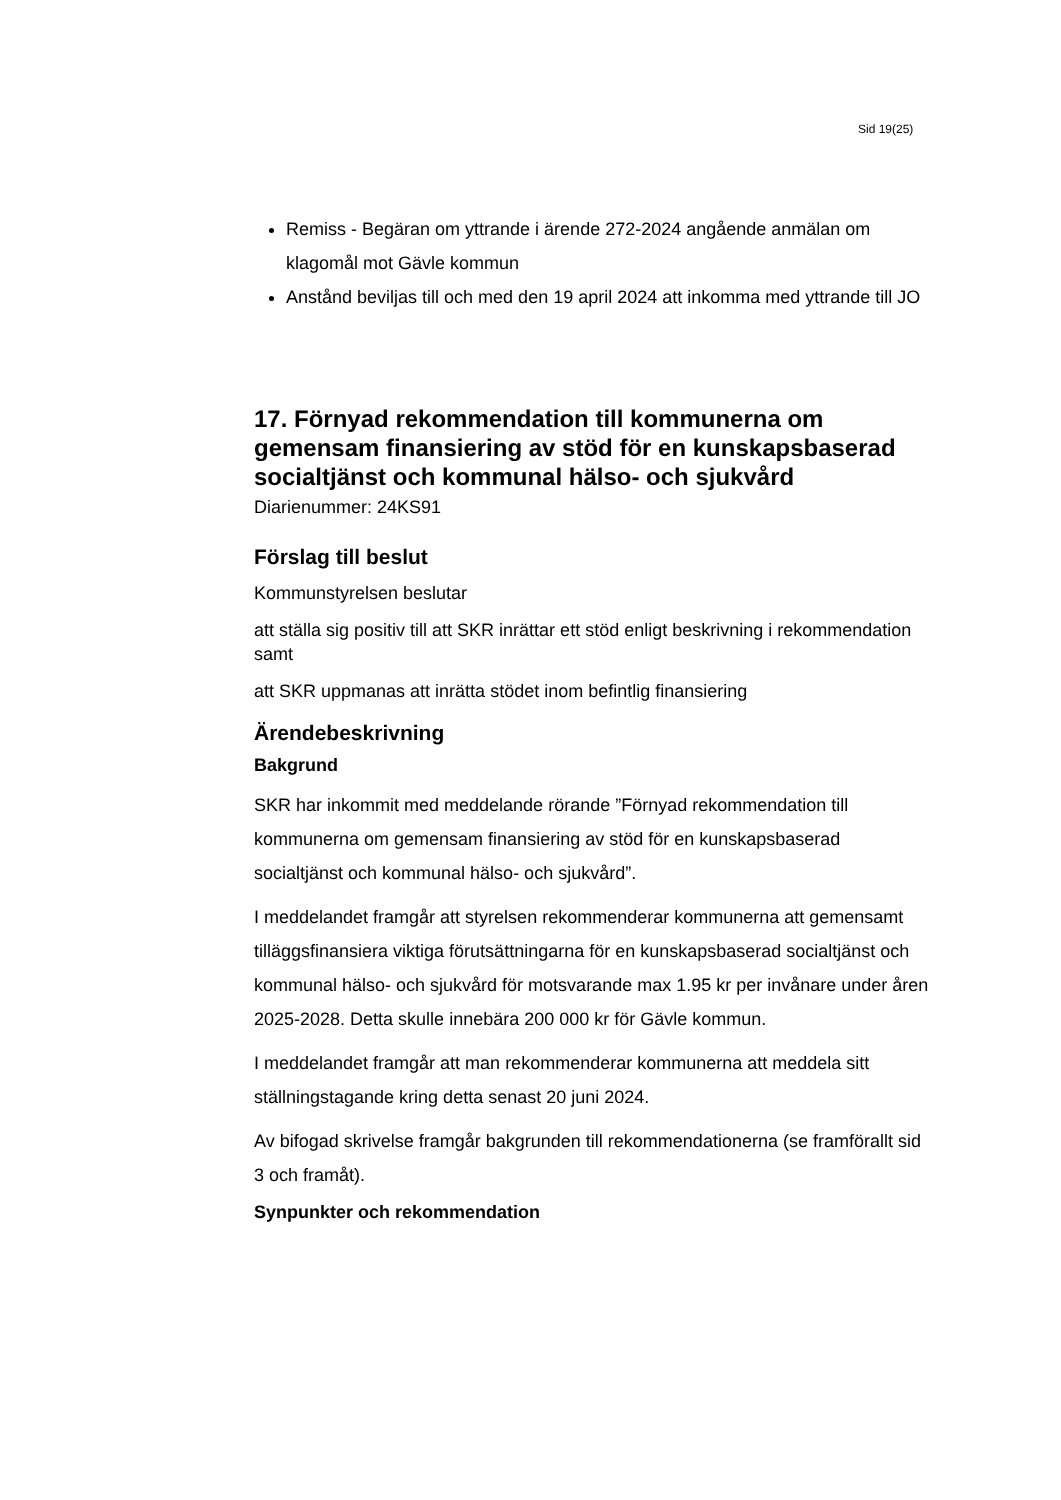Sid 19(25)
Remiss - Begäran om yttrande i ärende 272-2024 angående anmälan om klagomål mot Gävle kommun
Anstånd beviljas till och med den 19 april 2024 att inkomma med yttrande till JO
17. Förnyad rekommendation till kommunerna om gemensam finansiering av stöd för en kunskapsbaserad socialtjänst och kommunal hälso- och sjukvård
Diarienummer: 24KS91
Förslag till beslut
Kommunstyrelsen beslutar
att ställa sig positiv till att SKR inrättar ett stöd enligt beskrivning i rekommendation samt
att SKR uppmanas att inrätta stödet inom befintlig finansiering
Ärendebeskrivning
Bakgrund
SKR har inkommit med meddelande rörande ”Förnyad rekommendation till kommunerna om gemensam finansiering av stöd för en kunskapsbaserad socialtjänst och kommunal hälso- och sjukvård”.
I meddelandet framgår att styrelsen rekommenderar kommunerna att gemensamt tilläggsfinansiera viktiga förutsättningarna för en kunskapsbaserad socialtjänst och kommunal hälso- och sjukvård för motsvarande max 1.95 kr per invånare under åren 2025-2028. Detta skulle innebära 200 000 kr för Gävle kommun.
I meddelandet framgår att man rekommenderar kommunerna att meddela sitt ställningstagande kring detta senast 20 juni 2024.
Av bifogad skrivelse framgår bakgrunden till rekommendationerna (se framförallt sid 3 och framåt).
Synpunkter och rekommendation